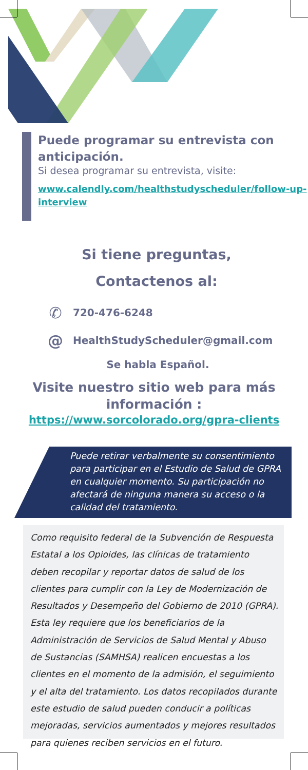Puede programar su entrevista con anticipación.
Si desea programar su entrevista, visite:
www.calendly.com/healthstudyscheduler/follow-up-interview
Si tiene preguntas,
Contactenos al:
✆ 720-476-6248
@ HealthStudyScheduler@gmail.com
Se habla Español.
Visite nuestro sitio web para más información :
https://www.sorcolorado.org/gpra-clients
Puede retirar verbalmente su consentimiento para participar en el Estudio de Salud de GPRA en cualquier momento. Su participación no afectará de ninguna manera su acceso o la calidad del tratamiento.
Como requisito federal de la Subvención de Respuesta Estatal a los Opioides, las clínicas de tratamiento deben recopilar y reportar datos de salud de los clientes para cumplir con la Ley de Modernización de Resultados y Desempeño del Gobierno de 2010 (GPRA). Esta ley requiere que los beneficiarios de la Administración de Servicios de Salud Mental y Abuso de Sustancias (SAMHSA) realicen encuestas a los clientes en el momento de la admisión, el seguimiento y el alta del tratamiento. Los datos recopilados durante este estudio de salud pueden conducir a políticas mejoradas, servicios aumentados y mejores resultados para quienes reciben servicios en el futuro.